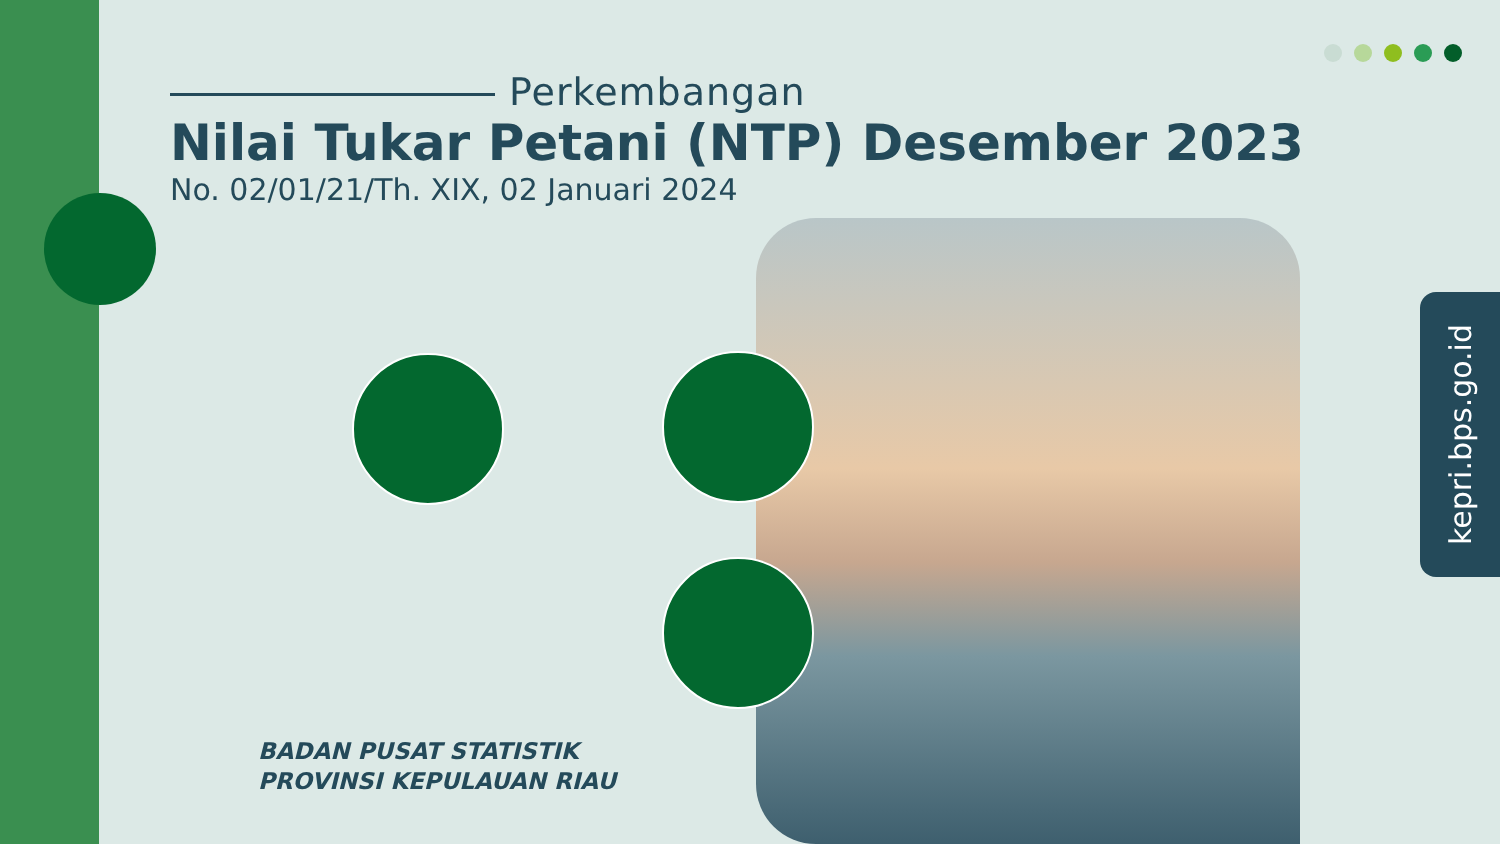Perkembangan
Nilai Tukar Petani (NTP) Desember 2023
No. 02/01/21/Th. XIX, 02 Januari 2024
BADAN PUSAT STATISTIK
PROVINSI KEPULAUAN RIAU
kepri.bps.go.id